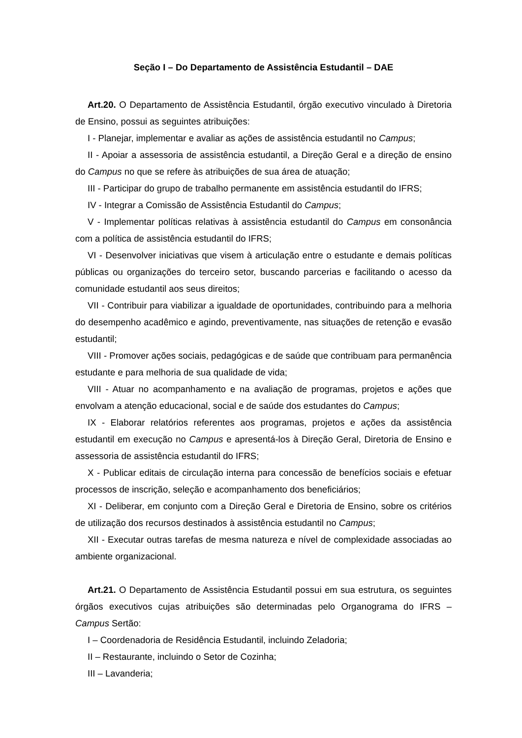Seção I – Do Departamento de Assistência Estudantil – DAE
Art.20. O Departamento de Assistência Estudantil, órgão executivo vinculado à Diretoria de Ensino, possui as seguintes atribuições:
I - Planejar, implementar e avaliar as ações de assistência estudantil no Campus;
II - Apoiar a assessoria de assistência estudantil, a Direção Geral e a direção de ensino do Campus no que se refere às atribuições de sua área de atuação;
III - Participar do grupo de trabalho permanente em assistência estudantil do IFRS;
IV - Integrar a Comissão de Assistência Estudantil do Campus;
V - Implementar políticas relativas à assistência estudantil do Campus em consonância com a política de assistência estudantil do IFRS;
VI - Desenvolver iniciativas que visem à articulação entre o estudante e demais políticas públicas ou organizações do terceiro setor, buscando parcerias e facilitando o acesso da comunidade estudantil aos seus direitos;
VII - Contribuir para viabilizar a igualdade de oportunidades, contribuindo para a melhoria do desempenho acadêmico e agindo, preventivamente, nas situações de retenção e evasão estudantil;
VIII - Promover ações sociais, pedagógicas e de saúde que contribuam para permanência estudante e para melhoria de sua qualidade de vida;
VIII - Atuar no acompanhamento e na avaliação de programas, projetos e ações que envolvam a atenção educacional, social e de saúde dos estudantes do Campus;
IX - Elaborar relatórios referentes aos programas, projetos e ações da assistência estudantil em execução no Campus e apresentá-los à Direção Geral, Diretoria de Ensino e assessoria de assistência estudantil do IFRS;
X - Publicar editais de circulação interna para concessão de benefícios sociais e efetuar processos de inscrição, seleção e acompanhamento dos beneficiários;
XI - Deliberar, em conjunto com a Direção Geral e Diretoria de Ensino, sobre os critérios de utilização dos recursos destinados à assistência estudantil no Campus;
XII - Executar outras tarefas de mesma natureza e nível de complexidade associadas ao ambiente organizacional.
Art.21. O Departamento de Assistência Estudantil possui em sua estrutura, os seguintes órgãos executivos cujas atribuições são determinadas pelo Organograma do IFRS – Campus Sertão:
I – Coordenadoria de Residência Estudantil, incluindo Zeladoria;
II – Restaurante, incluindo o Setor de Cozinha;
III – Lavanderia;